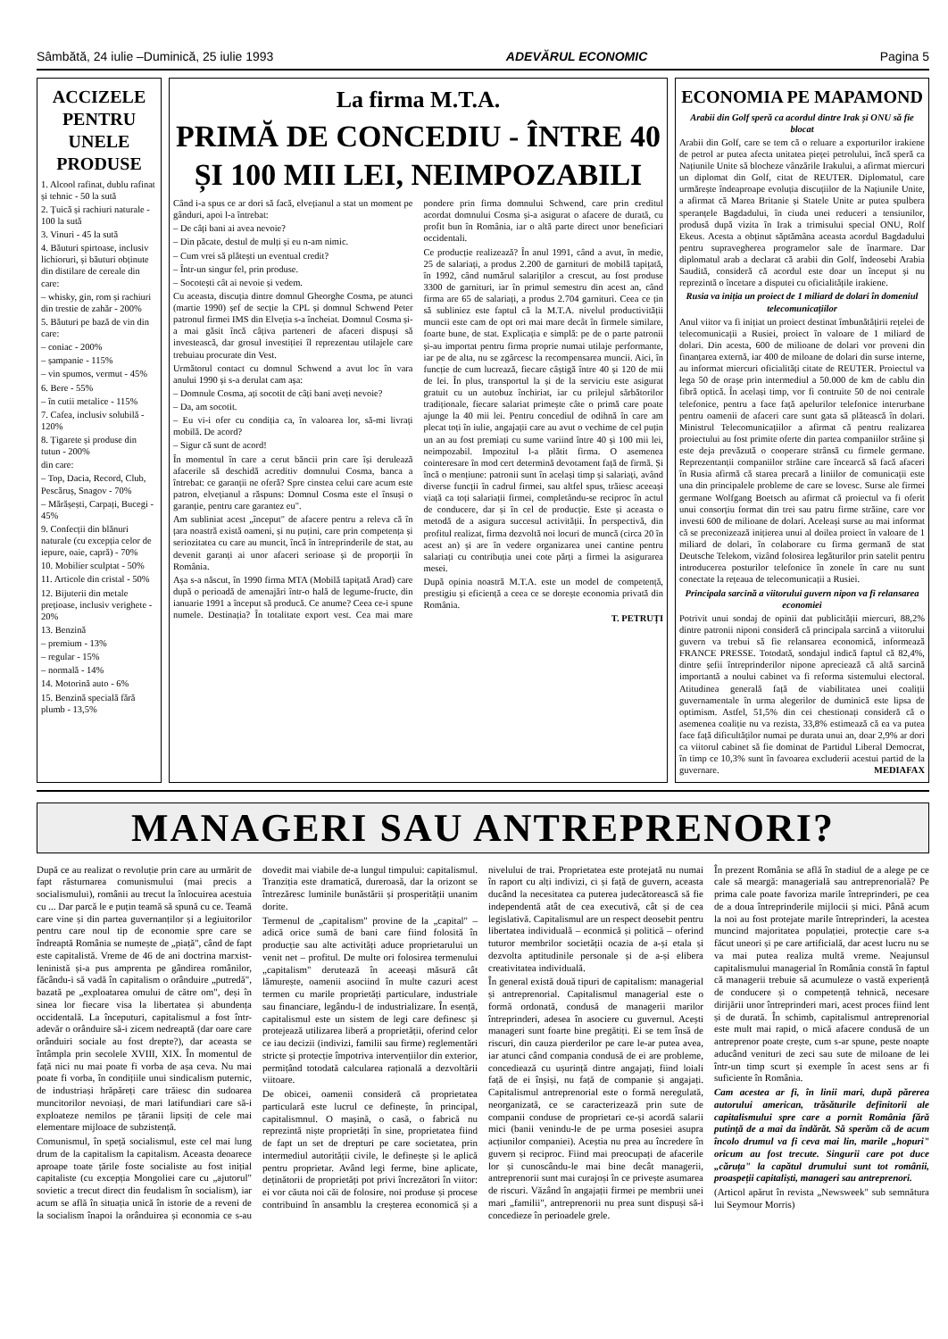Sâmbătă, 24 iulie –Duminică, 25 iulie 1993 ADEVĂRUL ECONOMIC Pagina 5
ACCIZELE PENTRU UNELE PRODUSE
1. Alcool rafinat, dublu rafinat și tehnic - 50 la sută
2. Țuică și rachiuri naturale - 100 la sută
3. Vinuri - 45 la sută
4. Băuturi spirtoase, inclusiv lichioruri, și băuturi obținute din distilare de cereale din care:
– whisky, gin, rom și rachiuri din trestie de zahăr - 200%
5. Băuturi pe bază de vin din care:
– coniac - 200%
– șampanie - 115%
– vin spumos, vermut - 45%
6. Bere - 55%
– în cutii metalice - 115%
7. Cafea, inclusiv solubilă - 120%
8. Țigarete și produse din tutun - 200%
din care:
– Top, Dacia, Record, Club, Pescăruș, Snagov - 70%
– Mărășești, Carpați, Bucegi - 45%
9. Confecții din blănuri naturale (cu excepția celor de iepure, oaie, capră) - 70%
10. Mobilier sculptat - 50%
11. Articole din cristal - 50%
12. Bijuterii din metale prețioase, inclusiv verighete - 20%
13. Benzină
– premium - 13%
– regular - 15%
– normală - 14%
14. Motorină auto - 6%
15. Benzină specială fără plumb - 13,5%
La firma M.T.A.
PRIMĂ DE CONCEDIU - ÎNTRE 40 ȘI 100 MII LEI, NEIMPOZABILI
Când i-a spus ce ar dori să facă, elvețianul a stat un moment pe gânduri, apoi l-a întrebat:
– De câți bani ai avea nevoie?
– Din păcate, destul de mulți și eu n-am nimic.
– Cum vrei să plătești un eventual credit?
– Într-un singur fel, prin produse.
– Socotești cât ai nevoie și vedem.
Cu aceasta, discuția dintre domnul Gheorghe Cosma, pe atunci (martie 1990) șef de secție la CPL și domnul Schwend Peter patronul firmei IMS din Elveția s-a încheiat. Domnul Cosma și-a mai găsit încă câțiva parteneri de afaceri dispuși să investească, dar grosul investiției îl reprezentau utilajele care trebuiau procurate din Vest.
Următorul contact cu domnul Schwend a avut loc în vara anului 1990 și s-a derulat cam așa:
– Domnule Cosma, ați socotit de câți bani aveți nevoie?
– Da, am socotit.
– Eu vi-i ofer cu condiția ca, în valoarea lor, să-mi livrați mobilă. De acord?
– Sigur că sunt de acord!
În momentul în care a cerut băncii prin care își derulează afacerile să deschidă acreditiv domnului Cosma, banca a întrebat: ce garanții ne oferă? Spre cinstea celui care acum este patron, elvețianul a răspuns: Domnul Cosma este el însuși o garanție, pentru care garantez eu".
Am subliniat acest „început" de afacere pentru a releva că în țara noastră există oameni, și nu puțini, care prin competența și seriozitatea cu care au muncit, încă în întreprinderile de stat, au devenit garanți ai unor afaceri serioase și de proporții în România.
Așa s-a născut, în 1990 firma MTA (Mobilă tapițată Arad) care după o perioadă de amenajări într-o hală de legume-fructe, din ianuarie 1991 a început să producă. Ce anume? Ceea ce-i spune numele. Destinația? În totalitate export vest. Cea mai mare pondere prin firma domnului Schwend, care prin creditul acordat domnului Cosma și-a asigurat o afacere de durată, cu profit bun în România, iar o altă parte direct unor beneficiari occidentali.
Ce producție realizează? În anul 1991, când a avut, în medie, 25 de salariați, a produs 2.200 de garnituri de mobilă tapițată, în 1992, când numărul salariților a crescut, au fost produse 3300 de garnituri, iar în primul semestru din acest an, când firma are 65 de salariați, a produs 2.704 garnituri. Ceea ce țin să subliniez este faptul că la M.T.A. nivelul productivității muncii este cam de opt ori mai mare decât în firmele similare, foarte bune, de stat. Explicația e simplă: pe de o parte patronii și-au importat pentru firma proprie numai utilaje performante, iar pe de alta, nu se zgârcesc la recompensarea muncii. Aici, în funcție de cum lucrează, fiecare câștigă între 40 și 120 de mii de lei. În plus, transportul la și de la serviciu este asigurat gratuit cu un autobuz închiriat, iar cu prilejul sărbătorilor tradiționale, fiecare salariat primește câte o primă care poate ajunge la 40 mii lei. Pentru concediul de odihnă în care am plecat toți în iulie, angajații care au avut o vechime de cel puțin un an au fost premiați cu sume variind între 40 și 100 mii lei, neimpozabil. Impozitul l-a plătit firma. O asemenea cointeresare în mod cert determină devotament față de firmă. Și încă o mențiune: patronii sunt în același timp și salariați, având diverse funcții în cadrul firmei, sau altfel spus, trăiesc aceeași viață ca toți salariații firmei, completându-se reciproc în actul de conducere, dar și în cel de producție. Este și aceasta o metodă de a asigura succesul activității. În perspectivă, din profitul realizat, firma dezvoltă noi locuri de muncă (circa 20 în acest an) și are în vedere organizarea unei cantine pentru salariați cu contribuția unei cote părți a firmei la asigurarea mesei.
După opinia noastră M.T.A. este un model de competență, prestigiu și eficiență a ceea ce se dorește economia privată din România.
T. PETRUȚI
ECONOMIA PE MAPAMOND
Arabii din Golf speră ca acordul dintre Irak și ONU să fie blocat
Arabii din Golf, care se tem că o reluare a exporturilor irakiene de petrol ar putea afecta unitatea pieței petrolului, încă speră ca Națiunile Unite să blocheze vânzările Irakului, a afirmat miercuri un diplomat din Golf, citat de REUTER. Diplomatul, care urmărește îndeaproape evoluția discuțiilor de la Națiunile Unite, a afirmat că Marea Britanie și Statele Unite ar putea spulbera speranțele Bagdadului, în ciuda unei reduceri a tensiunilor, produsă după vizita în Irak a trimisului special ONU, Rolf Ekeus. Acesta a obținut săptămâna aceasta acordul Bagdadului pentru supravegherea programelor sale de înarmare. Dar diplomatul arab a declarat că arabii din Golf, îndeosebi Arabia Saudită, consideră că acordul este doar un început și nu reprezintă o încetare a disputei cu oficialitățile irakiene.
Rusia va iniția un proiect de 1 miliard de dolari în domeniul telecomunicațiilor
Anul viitor va fi inițiat un proiect destinat îmbunătățirii rețelei de telecomunicații a Rusiei, proiect în valoare de 1 miliard de dolari. Din acesta, 600 de milioane de dolari vor proveni din finanțarea externă, iar 400 de miloane de dolari din surse interne, au informat miercuri oficialități citate de REUTER. Proiectul va lega 50 de orașe prin intermediul a 50.000 de km de cablu din fibră optică. În același timp, vor fi contruite 50 de noi centrale telefonice, pentru a face față apelurilor telefonice interurbane pentru oamenii de afaceri care sunt gata să plătească în dolari. Ministrul Telecomunicațiilor a afirmat că pentru realizarea proiectului au fost primite oferte din partea companiilor străine și este deja prevăzută o cooperare strânsă cu firmele germane. Reprezentanții companiilor străine care încearcă să facă afaceri în Rusia afirmă că starea precară a liniilor de comunicații este una din principalele probleme de care se lovesc. Surse ale firmei germane Wolfgang Boetsch au afirmat că proiectul va fi oferit unui consorțiu format din trei sau patru firme străine, care vor investi 600 de milioane de dolari. Aceleași surse au mai informat că se preconizează inițierea unui al doilea proiect în valoare de 1 miliard de dolari, în colaborare cu firma germană de stat Deutsche Telekom, vizând folosirea legăturilor prin satelit pentru introducerea posturilor telefonice în zonele în care nu sunt conectate la rețeaua de telecomunicații a Rusiei.
Principala sarcină a viitorului guvern nipon va fi relansarea economiei
Potrivit unui sondaj de opinii dat publicității miercuri, 88,2% dintre patronii niponi consideră că principala sarcină a viitorului guvern va trebui să fie relansarea economică, informează FRANCE PRESSE. Totodată, sondajul indică faptul că 82,4%, dintre șefii întreprinderilor nipone apreciează că altă sarcină importantă a noului cabinet va fi reforma sistemului electoral. Atitudinea generală față de viabilitatea unei coaliții guvernamentale în urma alegerilor de duminică este lipsa de optimism. Astfel, 51,5% din cei chestionați consideră că o asemenea coaliție nu va rezista, 33,8% estimează că ea va putea face față dificultăților numai pe durata unui an, doar 2,9% ar dori ca viitorul cabinet să fie dominat de Partidul Liberal Democrat, în timp ce 10,3% sunt în favoarea excluderii acestui partid de la guvernare. MEDIAFAX
MANAGERI SAU ANTREPRENORI?
După ce au realizat o revoluție prin care au urmărit de fapt răsturnarea comunismului (mai precis a socialismului), românii au trecut la înlocuirea acestuia cu ... Dar parcă le e puțin teamă să spună cu ce. Teamă care vine și din partea guvernanților și a legiuitorilor pentru care noul tip de economie spre care se îndreaptă România se numește de „piață", când de fapt este capitalistă. Vreme de 46 de ani doctrina marxist-leninistă și-a pus amprenta pe gândirea românilor, făcându-i să vadă în capitalism o orânduire „putredă", bazată pe „exploatarea omului de către om", deși în sinea lor fiecare visa la libertatea și abundența occidentală. La începuturi, capitalismul a fost într-adevăr o orânduire să-i zicem nedreaptă (dar oare care orânduiri sociale au fost drepte?), dar aceasta se întâmpla prin secolele XVIII, XIX. În momentul de față nici nu mai poate fi vorba de așa ceva. Nu mai poate fi vorba, în condițiile unui sindicalism puternic, de industriași hrăpăreți care trăiesc din sudoarea muncitorilor nevoiași, de mari latifundiari care să-i exploateze nemilos pe țăranii lipsiți de cele mai elementare mijloace de subzistență.
Comunismul, în speță socialismul, este cel mai lung drum de la capitalism la capitalism. Aceasta deoarece aproape toate țările foste socialiste au fost inițial capitaliste (cu excepția Mongoliei care cu „ajutorul" sovietic a trecut direct din feudalism în socialism), iar acum se află în situația unică în istorie de a reveni de la socialism înapoi la orânduirea și economia ce s-au dovedit mai viabile de-a lungul timpului: capitalismul. Tranziția este dramatică, dureroasă, dar la orizont se întrezăresc luminile bunăstării și prosperității unanim dorite.
Termenul de „capitalism" provine de la „capital" – adică orice sumă de bani care fiind folosită în producție sau alte activități aduce proprietarului un venit net – profitul. De multe ori folosirea termenului „capitalism" derutează în aceeași măsură cât lămurește, oamenii asociind în multe cazuri acest termen cu marile proprietăți particulare, industriale sau financiare, legându-l de industrializare. În esență, capitalismul este un sistem de legi care definesc și protejează utilizarea liberă a proprietății, oferind celor ce iau decizii (indivizi, familii sau firme) reglementări stricte și protecție împotriva intervențiilor din exterior, permițând totodată calcularea rațională a dezvoltării viitoare.
De obicei, oamenii consideră că proprietatea particulară este lucrul ce definește, în principal, capitalismnul. O mașină, o casă, o fabrică nu reprezintă niște proprietăți în sine, proprietatea fiind de fapt un set de drepturi pe care societatea, prin intermediul autorității civile, le definește și le aplică pentru proprietar. Având legi ferme, bine aplicate, deținătorii de proprietăți pot privi încrezători în viitor: ei vor căuta noi căi de folosire, noi produse și procese contribuind în ansamblu la creșterea economică și a nivelului de trai. Proprietatea este protejată nu numai în raport cu alți indivizi, ci și față de guvern, aceasta ducând la necesitatea ca puterea judecătorească să fie independentă atât de cea executivă, cât și de cea legislativă. Capitalismul are un respect deosebit pentru libertatea individuală – econmică și politică – oferind tuturor membrilor societății ocazia de a-și etala și dezvolta aptitudinile personale și de a-și elibera creativitatea individuală.
În general există două tipuri de capitalism: managerial și antreprenorial. Capitalismul managerial este o formă ordonată, condusă de managerii marilor întreprinderi, adesea în asociere cu guvernul. Acești manageri sunt foarte bine pregătiți. Ei se tem însă de riscuri, din cauza pierderilor pe care le-ar putea avea, iar atunci când compania condusă de ei are probleme, concediează cu ușurință dintre angajați, fiind loiali față de ei înșiși, nu față de companie și angajați. Capitalismul antreprenorial este o formă neregulată, neorganizată, ce se caracterizează prin sute de companii conduse de proprietari ce-și acordă salarii mici (banii venindu-le de pe urma posesiei asupra acțiunilor companiei). Aceștia nu prea au încredere în guvern și reciproc. Fiind mai preocupați de afacerile lor și cunoscându-le mai bine decât managerii, antreprenorii sunt mai curajoși în ce privește asumarea de riscuri. Văzând în angajații firmei pe membrii unei mari „familii", antreprenorii nu prea sunt dispuși să-i concedieze în perioadele grele.
În prezent România se află în stadiul de a alege pe ce cale să meargă: managerială sau antreprenorială? Pe prima cale poate favoriza marile întreprinderi, pe cea de a doua întreprinderile mijlocii și mici. Până acum la noi au fost protejate marile întreprinderi, la acestea muncind majoritatea populației, protecție care s-a făcut uneori și pe care artificială, dar acest lucru nu se va mai putea realiza multă vreme. Neajunsul capitalismului managerial în România constă în faptul că managerii trebuie să acumuleze o vastă experiență de conducere și o competență tehnică, necesare dirijării unor întreprinderi mari, acest proces fiind lent și de durată. În schimb, capitalismul antreprenorial este mult mai rapid, o mică afacere condusă de un antreprenor poate crește, cum s-ar spune, peste noapte aducând venituri de zeci sau sute de miloane de lei într-un timp scurt și exemple în acest sens ar fi suficiente în România.
Cam acestea ar fi, în linii mari, după părerea autorului american, trăsăturile definitorii ale capitalismului spre care a pornit România fără putință de a mai da îndărăt. Să sperăm că de acum încolo drumul va fi ceva mai lin, marile „hopuri" oricum au fost trecute. Singurii care pot duce „căruța" la capătul drumului sunt tot românii, proaspeții capitaliști, manageri sau antreprenori.
(Articol apărut în revista „Newsweek" sub semnătura lui Seymour Morris)